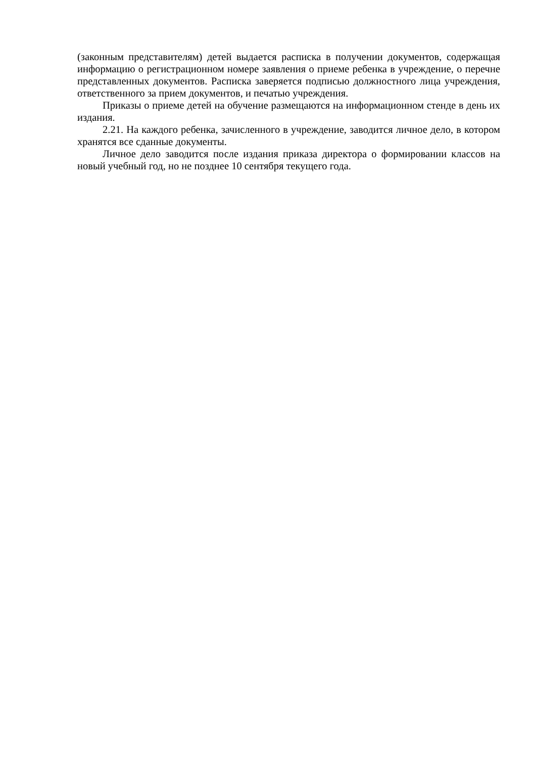(законным представителям) детей выдается расписка в получении документов, содержащая информацию о регистрационном номере заявления о приеме ребенка в учреждение, о перечне представленных документов. Расписка заверяется подписью должностного лица учреждения, ответственного за прием документов, и печатью учреждения.
Приказы о приеме детей на обучение размещаются на информационном стенде в день их издания.
2.21. На каждого ребенка, зачисленного в учреждение, заводится личное дело, в котором хранятся все сданные документы.
Личное дело заводится после издания приказа директора о формировании классов на новый учебный год, но не позднее 10 сентября текущего года.